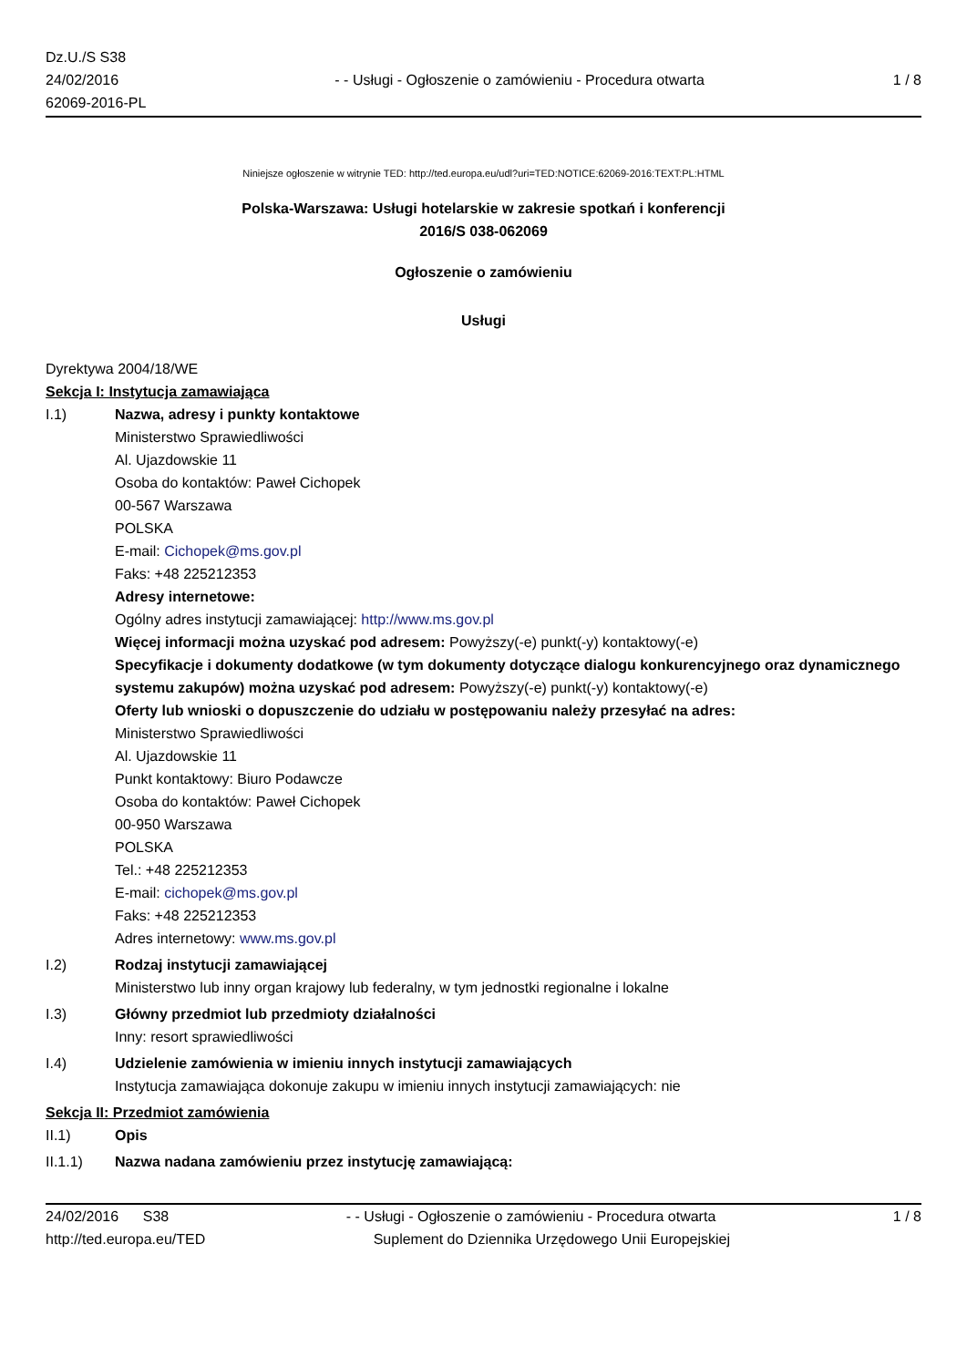Dz.U./S S38
24/02/2016
62069-2016-PL
- - Usługi - Ogłoszenie o zamówieniu - Procedura otwarta
1 / 8
Niniejsze ogłoszenie w witrynie TED: http://ted.europa.eu/udl?uri=TED:NOTICE:62069-2016:TEXT:PL:HTML
Polska-Warszawa: Usługi hotelarskie w zakresie spotkań i konferencji
2016/S 038-062069
Ogłoszenie o zamówieniu
Usługi
Dyrektywa 2004/18/WE
Sekcja I: Instytucja zamawiająca
I.1) Nazwa, adresy i punkty kontaktowe
Ministerstwo Sprawiedliwości
Al. Ujazdowskie 11
Osoba do kontaktów: Paweł Cichopek
00-567 Warszawa
POLSKA
E-mail: Cichopek@ms.gov.pl
Faks: +48 225212353
Adresy internetowe:
Ogólny adres instytucji zamawiającej: http://www.ms.gov.pl
Więcej informacji można uzyskać pod adresem: Powyższy(-e) punkt(-y) kontaktowy(-e)
Specyfikacje i dokumenty dodatkowe (w tym dokumenty dotyczące dialogu konkurencyjnego oraz dynamicznego systemu zakupów) można uzyskać pod adresem: Powyższy(-e) punkt(-y) kontaktowy(-e)
Oferty lub wnioski o dopuszczenie do udziału w postępowaniu należy przesyłać na adres:
Ministerstwo Sprawiedliwości
Al. Ujazdowskie 11
Punkt kontaktowy: Biuro Podawcze
Osoba do kontaktów: Paweł Cichopek
00-950 Warszawa
POLSKA
Tel.: +48 225212353
E-mail: cichopek@ms.gov.pl
Faks: +48 225212353
Adres internetowy: www.ms.gov.pl
I.2) Rodzaj instytucji zamawiającej
Ministerstwo lub inny organ krajowy lub federalny, w tym jednostki regionalne i lokalne
I.3) Główny przedmiot lub przedmioty działalności
Inny: resort sprawiedliwości
I.4) Udzielenie zamówienia w imieniu innych instytucji zamawiających
Instytucja zamawiająca dokonuje zakupu w imieniu innych instytucji zamawiających: nie
Sekcja II: Przedmiot zamówienia
II.1) Opis
II.1.1) Nazwa nadana zamówieniu przez instytucję zamawiającą:
24/02/2016 S38 - - Usługi - Ogłoszenie o zamówieniu - Procedura otwarta
1 / 8
http://ted.europa.eu/TED Suplement do Dziennika Urzędowego Unii Europejskiej